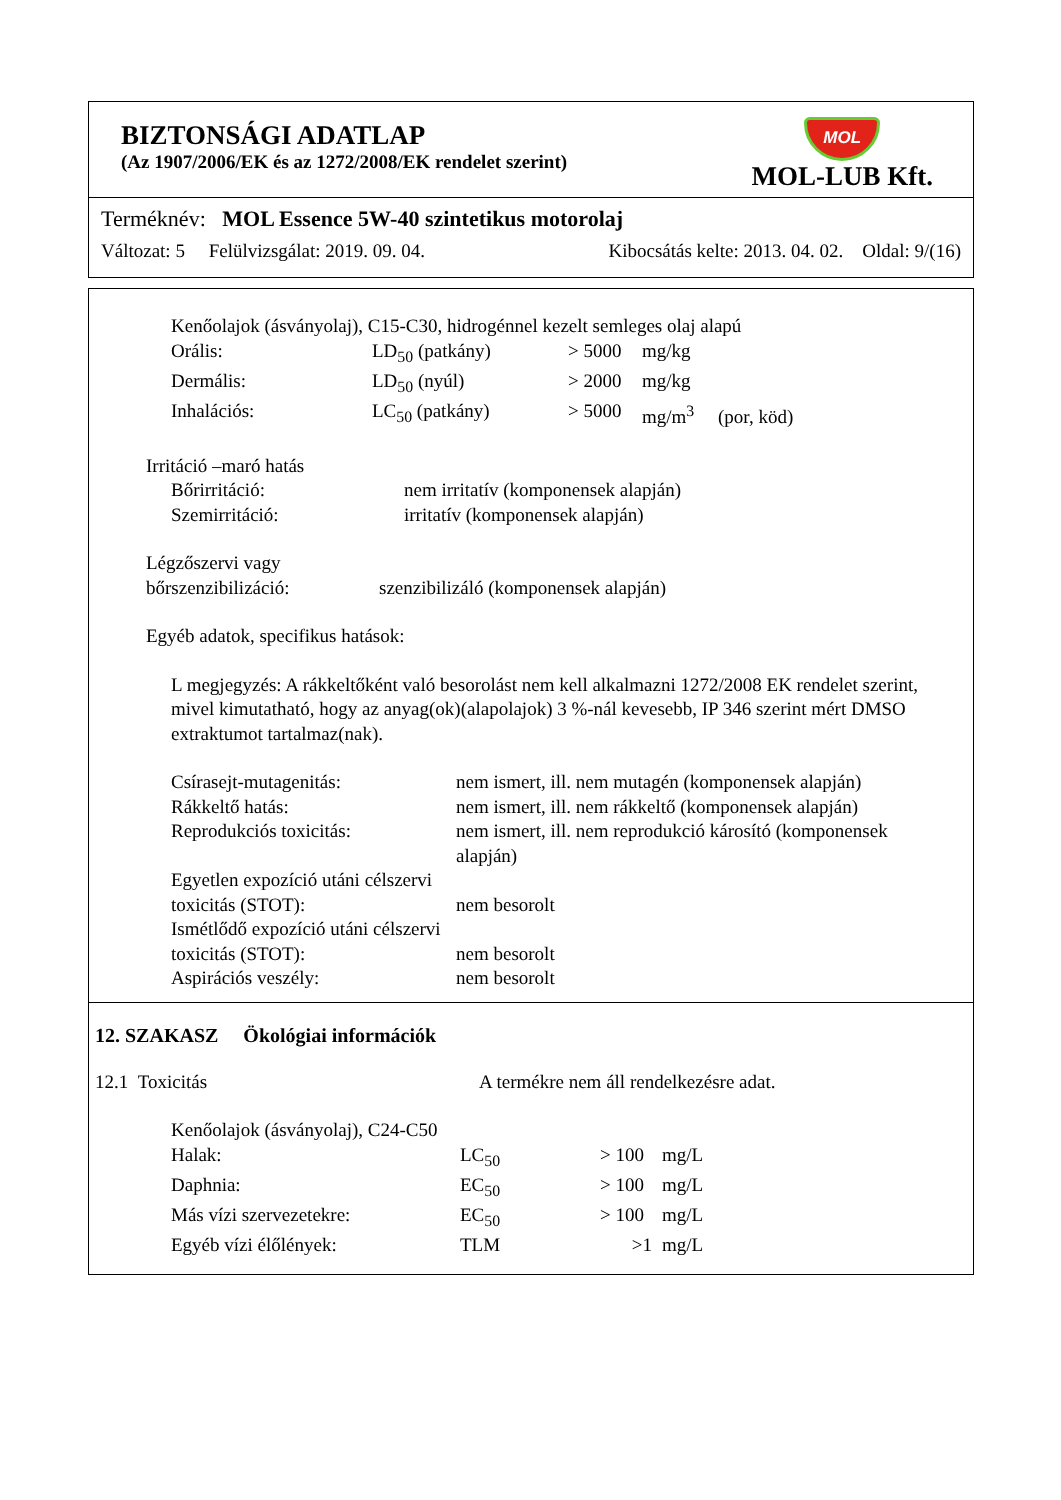BIZTONSÁGI ADATLAP
(Az 1907/2006/EK és az 1272/2008/EK rendelet szerint)
MOL
MOL-LUB Kft.
Terméknév: MOL Essence 5W-40 szintetikus motorolaj
Változat: 5 Felülvizsgálat: 2019. 09. 04. Kibocsátás kelte: 2013. 04. 02. Oldal: 9/(16)
Kenőolajok (ásványolaj), C15-C30, hidrogénnel kezelt semleges olaj alapú
| Orális: | LD<sub>50</sub> (patkány) | > 5000 | mg/kg |
| Dermális: | LD<sub>50</sub> (nyúl) | > 2000 | mg/kg |
| Inhalációs: | LC<sub>50</sub> (patkány) | > 5000 | mg/m<sup>3</sup> (por, köd) |
Irritáció –maró hatás
| Bőrirritáció: | nem irritatív (komponensek alapján) |
| Szemirritáció: | irritatív (komponensek alapján) |
Légzőszervi vagy
| bőrszenzibilizáció: | szenzibilizáló (komponensek alapján) |
Egyéb adatok, specifikus hatások:
L megjegyzés: A rákkeltőként való besorolást nem kell alkalmazni 1272/2008 EK rendelet szerint, mivel kimutatható, hogy az anyag(ok)(alapolajok) 3 %-nál kevesebb, IP 346 szerint mért DMSO extraktumot tartalmaz(nak).
| Csírasejt-mutagenitás: | nem ismert, ill. nem mutagén (komponensek alapján) |
| Rákkeltő hatás: | nem ismert, ill. nem rákkeltő (komponensek alapján) |
| Reprodukciós toxicitás: | nem ismert, ill. nem reprodukció károsító (komponensek alapján) |
| Egyetlen expozíció utáni célszervi toxicitás (STOT): | nem besorolt |
| Ismétlődő expozíció utáni célszervi toxicitás (STOT): | nem besorolt |
| Aspirációs veszély: | nem besorolt |
12. SZAKASZ Ökológiai információk
| 12.1 Toxicitás | A termékre nem áll rendelkezésre adat. |
Kenőolajok (ásványolaj), C24-C50
| Halak: | LC<sub>50</sub> | > 100 | mg/L |
| Daphnia: | EC<sub>50</sub> | > 100 | mg/L |
| Más vízi szervezetekre: | EC<sub>50</sub> | > 100 | mg/L |
| Egyéb vízi élőlények: | TLM | >1 | mg/L |